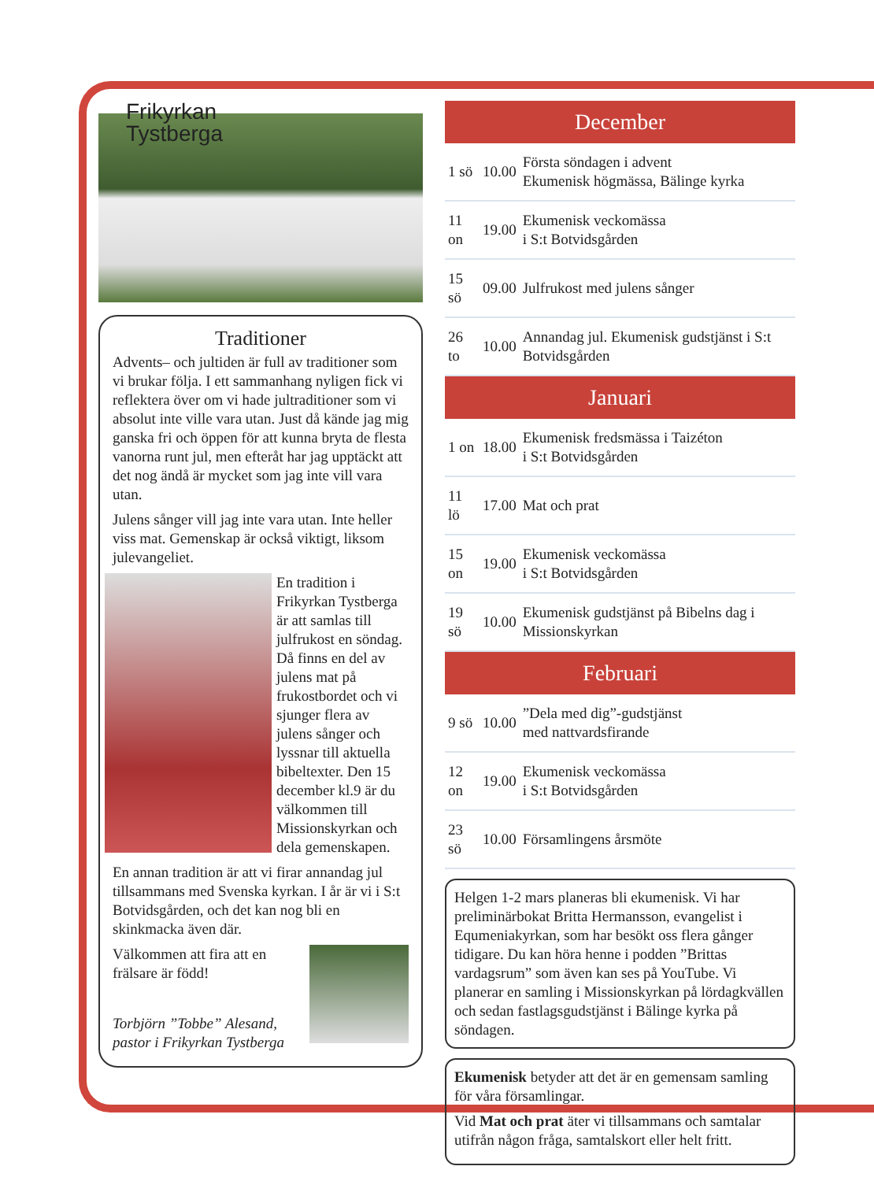Frikyrkan
Tystberga
Traditioner
Advents– och jultiden är full av traditioner som vi brukar följa. I ett sammanhang nyligen fick vi reflektera över om vi hade jultraditioner som vi absolut inte ville vara utan. Just då kände jag mig ganska fri och öppen för att kunna bryta de flesta vanorna runt jul, men efteråt har jag upptäckt att det nog ändå är mycket som jag inte vill vara utan.
Julens sånger vill jag inte vara utan. Inte heller viss mat. Gemenskap är också viktigt, liksom julevangeliet.
En tradition i Frikyrkan Tystberga är att samlas till julfrukost en söndag. Då finns en del av julens mat på frukostbordet och vi sjunger flera av julens sånger och lyssnar till aktuella bibeltexter. Den 15 december kl.9 är du välkommen till Missionskyrkan och dela gemenskapen.
En annan tradition är att vi firar annandag jul tillsammans med Svenska kyrkan. I år är vi i S:t Botvidsgården, och det kan nog bli en skinkmacka även där.
Välkommen att fira att en frälsare är född!
Torbjörn ”Tobbe” Alesand,
pastor i Frikyrkan Tystberga
| December | | |
| --- | --- | --- |
| 1 sö | 10.00 | Första söndagen i advent Ekumenisk högmässa, Bälinge kyrka |
| 11 on | 19.00 | Ekumenisk veckomässa i S:t Botvidsgården |
| 15 sö | 09.00 | Julfrukost med julens sånger |
| 26 to | 10.00 | Annandag jul. Ekumenisk gudstjänst i S:t Botvidsgården |
| Januari | | |
| 1 on | 18.00 | Ekumenisk fredsmässa i Taizéton i S:t Botvidsgården |
| 11 lö | 17.00 | Mat och prat |
| 15 on | 19.00 | Ekumenisk veckomässa i S:t Botvidsgården |
| 19 sö | 10.00 | Ekumenisk gudstjänst på Bibelns dag i Missionskyrkan |
| Februari | | |
| 9 sö | 10.00 | ”Dela med dig”-gudstjänst med nattvardsfirande |
| 12 on | 19.00 | Ekumenisk veckomässa i S:t Botvidsgården |
| 23 sö | 10.00 | Församlingens årsmöte |
Helgen 1-2 mars planeras bli ekumenisk. Vi har preliminärbokat Britta Hermansson, evangelist i Equmeniakyrkan, som har besökt oss flera gånger tidigare. Du kan höra henne i podden ”Brittas vardagsrum” som även kan ses på YouTube. Vi planerar en samling i Missionskyrkan på lördagkvällen och sedan fastlagsgudstjänst i Bälinge kyrka på söndagen.
Ekumenisk betyder att det är en gemensam samling för våra församlingar.
Vid Mat och prat äter vi tillsammans och samtalar utifrån någon fråga, samtalskort eller helt fritt.